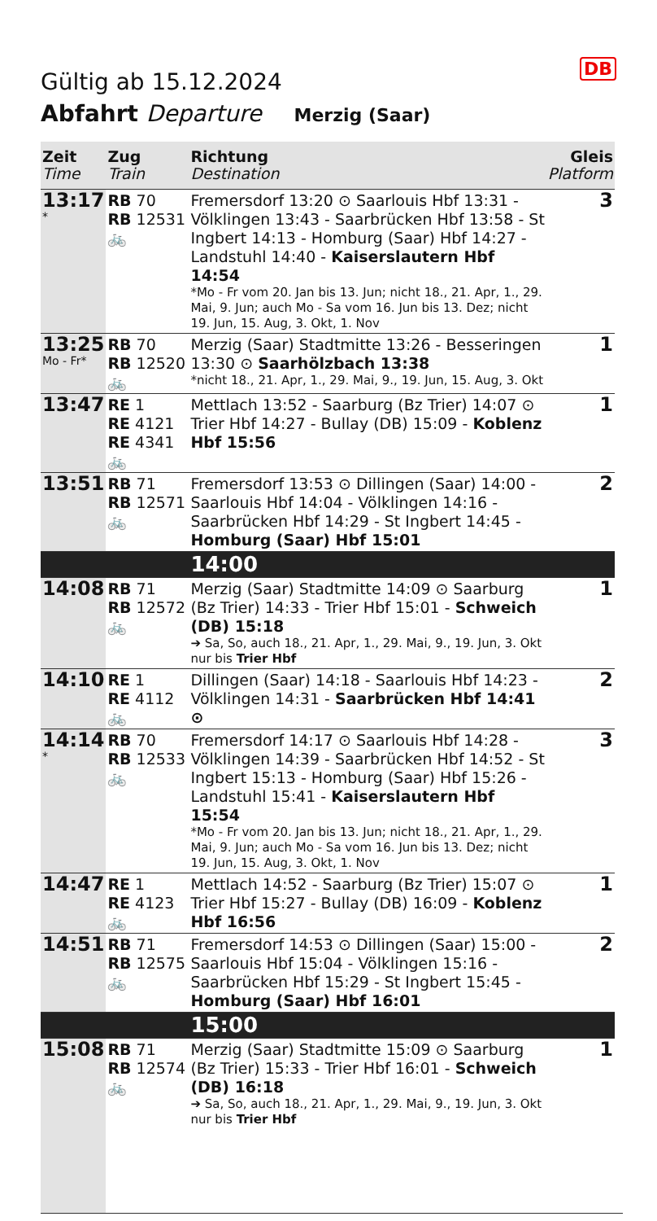DB
Gültig ab 15.12.2024
Abfahrt Departure Merzig (Saar)
| Zeit Time | Zug Train | Richtung Destination | Gleis Platform |
| --- | --- | --- | --- |
| 13:17 * | RB 70 RB 12531 🚲 | Fremersdorf 13:20 ⊙ Saarlouis Hbf 13:31 - Völklingen 13:43 - Saarbrücken Hbf 13:58 - St Ingbert 14:13 - Homburg (Saar) Hbf 14:27 - Landstuhl 14:40 - Kaiserslautern Hbf 14:54 *Mo - Fr vom 20. Jan bis 13. Jun; nicht 18., 21. Apr, 1., 29. Mai, 9. Jun; auch Mo - Sa vom 16. Jun bis 13. Dez; nicht 19. Jun, 15. Aug, 3. Okt, 1. Nov | 3 |
| 13:25 Mo - Fr* | RB 70 RB 12520 🚲 | Merzig (Saar) Stadtmitte 13:26 - Besseringen 13:30 ⊙ Saarhölzbach 13:38 *nicht 18., 21. Apr, 1., 29. Mai, 9., 19. Jun, 15. Aug, 3. Okt | 1 |
| 13:47 | RE 1 RE 4121 RE 4341 🚲 | Mettlach 13:52 - Saarburg (Bz Trier) 14:07 ⊙ Trier Hbf 14:27 - Bullay (DB) 15:09 - Koblenz Hbf 15:56 | 1 |
| 13:51 | RB 71 RB 12571 🚲 | Fremersdorf 13:53 ⊙ Dillingen (Saar) 14:00 - Saarlouis Hbf 14:04 - Völklingen 14:16 - Saarbrücken Hbf 14:29 - St Ingbert 14:45 - Homburg (Saar) Hbf 15:01 | 2 |
| | | 14:00 | |
| 14:08 | RB 71 RB 12572 🚲 | Merzig (Saar) Stadtmitte 14:09 ⊙ Saarburg (Bz Trier) 14:33 - Trier Hbf 15:01 - Schweich (DB) 15:18 ➔ Sa, So, auch 18., 21. Apr, 1., 29. Mai, 9., 19. Jun, 3. Okt nur bis Trier Hbf | 1 |
| 14:10 | RE 1 RE 4112 🚲 | Dillingen (Saar) 14:18 - Saarlouis Hbf 14:23 - Völklingen 14:31 - Saarbrücken Hbf 14:41 ⊙ | 2 |
| 14:14 * | RB 70 RB 12533 🚲 | Fremersdorf 14:17 ⊙ Saarlouis Hbf 14:28 - Völklingen 14:39 - Saarbrücken Hbf 14:52 - St Ingbert 15:13 - Homburg (Saar) Hbf 15:26 - Landstuhl 15:41 - Kaiserslautern Hbf 15:54 *Mo - Fr vom 20. Jan bis 13. Jun; nicht 18., 21. Apr, 1., 29. Mai, 9. Jun; auch Mo - Sa vom 16. Jun bis 13. Dez; nicht 19. Jun, 15. Aug, 3. Okt, 1. Nov | 3 |
| 14:47 | RE 1 RE 4123 🚲 | Mettlach 14:52 - Saarburg (Bz Trier) 15:07 ⊙ Trier Hbf 15:27 - Bullay (DB) 16:09 - Koblenz Hbf 16:56 | 1 |
| 14:51 | RB 71 RB 12575 🚲 | Fremersdorf 14:53 ⊙ Dillingen (Saar) 15:00 - Saarlouis Hbf 15:04 - Völklingen 15:16 - Saarbrücken Hbf 15:29 - St Ingbert 15:45 - Homburg (Saar) Hbf 16:01 | 2 |
| | | 15:00 | |
| 15:08 | RB 71 RB 12574 🚲 | Merzig (Saar) Stadtmitte 15:09 ⊙ Saarburg (Bz Trier) 15:33 - Trier Hbf 16:01 - Schweich (DB) 16:18 ➔ Sa, So, auch 18., 21. Apr, 1., 29. Mai, 9., 19. Jun, 3. Okt nur bis Trier Hbf | 1 |